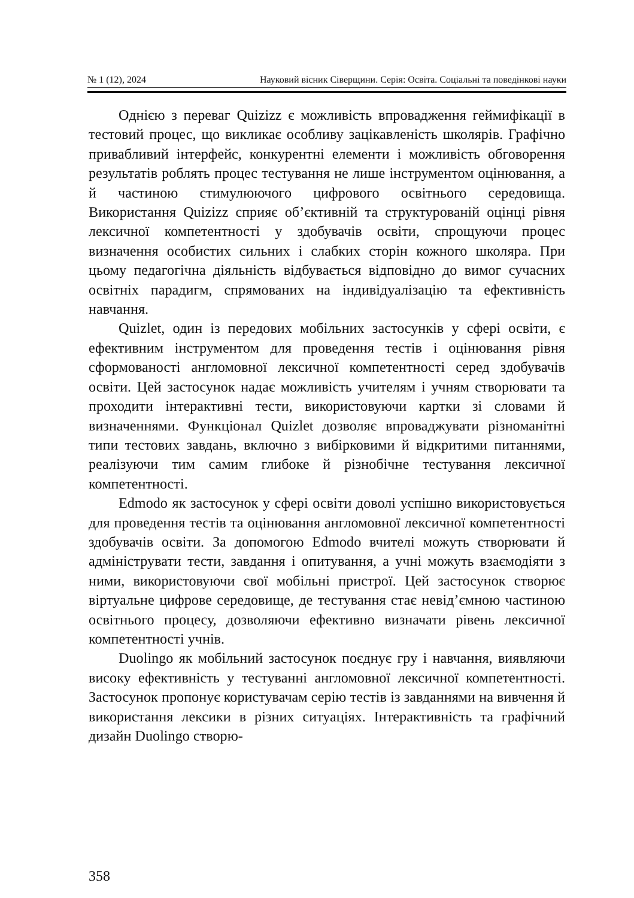№ 1 (12), 2024 Науковий вісник Сіверщини. Серія: Освіта. Соціальні та поведінкові науки
Однією з переваг Quizizz є можливість впровадження геймифікації в тестовий процес, що викликає особливу зацікавленість школярів. Графічно привабливий інтерфейс, конкурентні елементи і можливість обговорення результатів роблять процес тестування не лише інструментом оцінювання, а й частиною стимулюючого цифрового освітнього середовища. Використання Quizizz сприяє об’єктивній та структурованій оцінці рівня лексичної компетентності у здобувачів освіти, спрощуючи процес визначення особистих сильних і слабких сторін кожного школяра. При цьому педагогічна діяльність відбувається відповідно до вимог сучасних освітніх парадигм, спрямованих на індивідуалізацію та ефективність навчання.
Quizlet, один із передових мобільних застосунків у сфері освіти, є ефективним інструментом для проведення тестів і оцінювання рівня сформованості англомовної лексичної компетентності серед здобувачів освіти. Цей застосунок надає можливість учителям і учням створювати та проходити інтерактивні тести, використовуючи картки зі словами й визначеннями. Функціонал Quizlet дозволяє впроваджувати різноманітні типи тестових завдань, включно з вибірковими й відкритими питаннями, реалізуючи тим самим глибоке й різнобічне тестування лексичної компетентності.
Edmodo як застосунок у сфері освіти доволі успішно використовується для проведення тестів та оцінювання англомовної лексичної компетентності здобувачів освіти. За допомогою Edmodo вчителі можуть створювати й адмініструвати тести, завдання і опитування, а учні можуть взаємодіяти з ними, використовуючи свої мобільні пристрої. Цей застосунок створює віртуальне цифрове середовище, де тестування стає невід’ємною частиною освітнього процесу, дозволяючи ефективно визначати рівень лексичної компетентності учнів.
Duolingo як мобільний застосунок поєднує гру і навчання, виявляючи високу ефективність у тестуванні англомовної лексичної компетентності. Застосунок пропонує користувачам серію тестів із завданнями на вивчення й використання лексики в різних ситуаціях. Інтерактивність та графічний дизайн Duolingo створю-
358